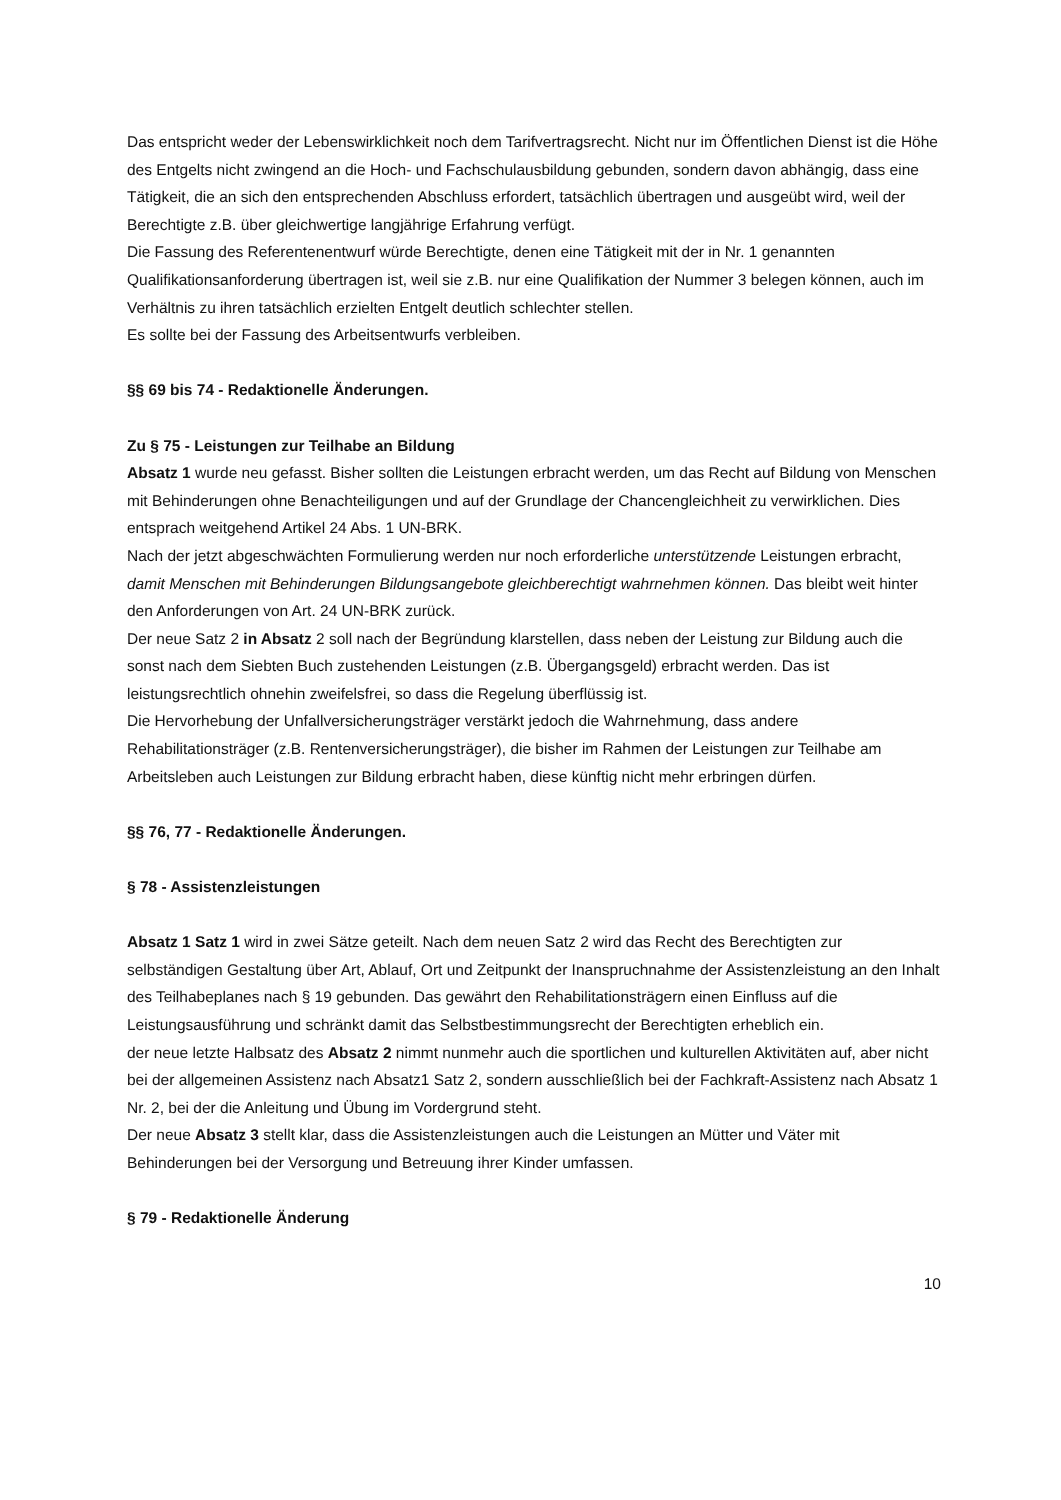Das entspricht weder der Lebenswirklichkeit noch dem Tarifvertragsrecht. Nicht nur im Öffentlichen Dienst ist die Höhe des Entgelts nicht zwingend an die Hoch- und Fachschulausbildung gebunden, sondern davon abhängig, dass eine Tätigkeit, die an sich den entsprechenden Abschluss erfordert, tatsächlich übertragen und ausgeübt wird, weil der Berechtigte z.B. über gleichwertige langjährige Erfahrung verfügt.
Die Fassung des Referentenentwurf würde Berechtigte, denen eine Tätigkeit mit der in Nr. 1 genannten Qualifikationsanforderung übertragen ist, weil sie z.B. nur eine Qualifikation der Nummer 3 belegen können, auch im Verhältnis zu ihren tatsächlich erzielten Entgelt deutlich schlechter stellen.
Es sollte bei der Fassung des Arbeitsentwurfs verbleiben.
§§ 69 bis 74 - Redaktionelle Änderungen.
Zu § 75 - Leistungen zur Teilhabe an Bildung
Absatz 1 wurde neu gefasst. Bisher sollten die Leistungen erbracht werden, um das Recht auf Bildung von Menschen mit Behinderungen ohne Benachteiligungen und auf der Grundlage der Chancengleichheit zu verwirklichen. Dies entsprach weitgehend Artikel 24 Abs. 1 UN-BRK.
Nach der jetzt abgeschwächten Formulierung werden nur noch erforderliche unterstützende Leistungen erbracht, damit Menschen mit Behinderungen Bildungsangebote gleichberechtigt wahrnehmen können. Das bleibt weit hinter den Anforderungen von Art. 24 UN-BRK zurück.
Der neue Satz 2 in Absatz 2 soll nach der Begründung klarstellen, dass neben der Leistung zur Bildung auch die sonst nach dem Siebten Buch zustehenden Leistungen (z.B. Übergangsgeld) erbracht werden. Das ist leistungsrechtlich ohnehin zweifelsfrei, so dass die Regelung überflüssig ist.
Die Hervorhebung der Unfallversicherungsträger verstärkt jedoch die Wahrnehmung, dass andere Rehabilitationsträger (z.B. Rentenversicherungsträger), die bisher im Rahmen der Leistungen zur Teilhabe am Arbeitsleben auch Leistungen zur Bildung erbracht haben, diese künftig nicht mehr erbringen dürfen.
§§ 76, 77 - Redaktionelle Änderungen.
§ 78 - Assistenzleistungen
Absatz 1 Satz 1 wird in zwei Sätze geteilt. Nach dem neuen Satz 2 wird das Recht des Berechtigten zur selbständigen Gestaltung über Art, Ablauf, Ort und Zeitpunkt der Inanspruchnahme der Assistenzleistung an den Inhalt des Teilhabeplanes nach § 19 gebunden. Das gewährt den Rehabilitationsträgern einen Einfluss auf die Leistungsausführung und schränkt damit das Selbstbestimmungsrecht der Berechtigten erheblich ein.
der neue letzte Halbsatz des Absatz 2 nimmt nunmehr auch die sportlichen und kulturellen Aktivitäten auf, aber nicht bei der allgemeinen Assistenz nach Absatz1 Satz 2, sondern ausschließlich bei der Fachkraft-Assistenz nach Absatz 1 Nr. 2, bei der die Anleitung und Übung im Vordergrund steht.
Der neue Absatz 3 stellt klar, dass die Assistenzleistungen auch die Leistungen an Mütter und Väter mit Behinderungen bei der Versorgung und Betreuung ihrer Kinder umfassen.
§ 79 - Redaktionelle Änderung
10